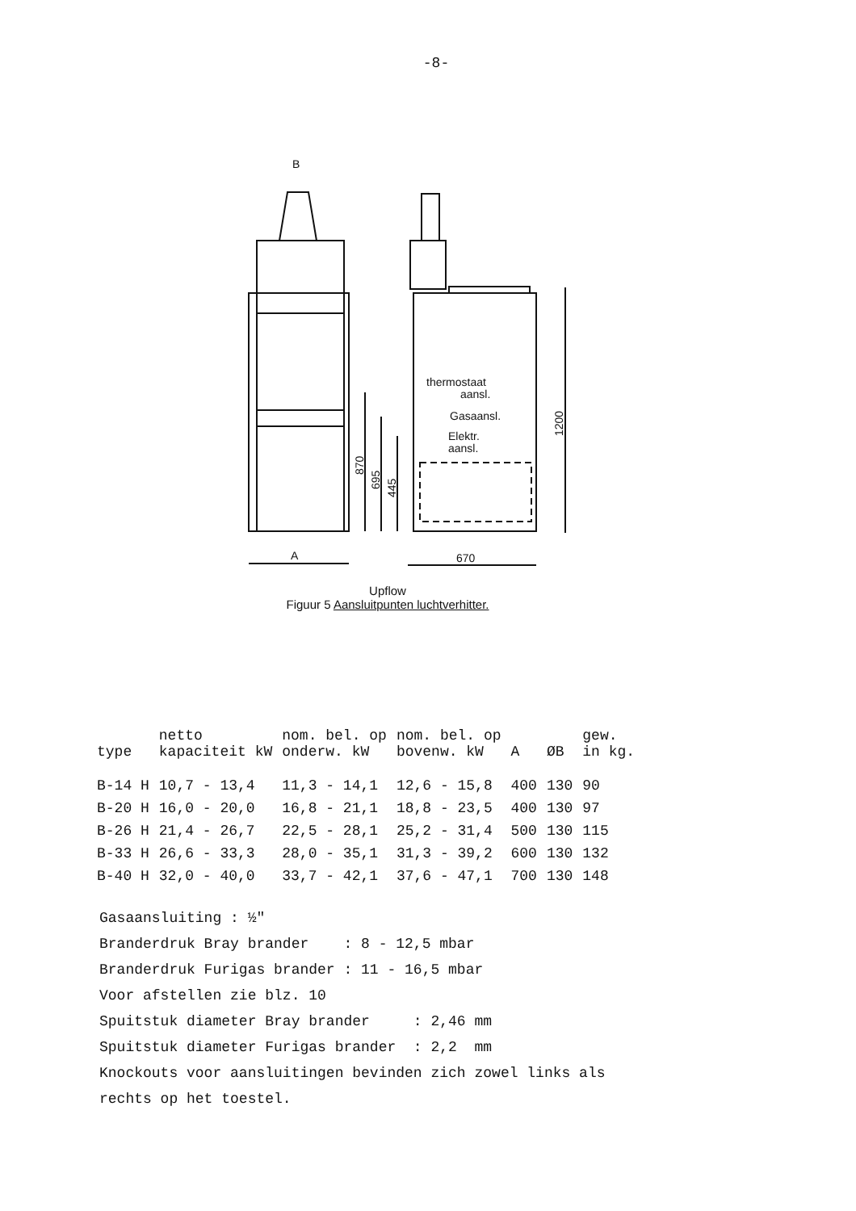-8-
B
A
670
thermostaat
aansl.
Gasaansl.
Elektr.
aansl.
870
695
445
1200
Upflow
Figuur 5 Aansluitpunten luchtverhitter.
| type | netto kapaciteit kW | nom. bel. op onderw. kW | nom. bel. op bovenw. kW | A | ØB | gew. in kg. |
| --- | --- | --- | --- | --- | --- | --- |
| B-14 H | 10,7 - 13,4 | 11,3 - 14,1 | 12,6 - 15,8 | 400 | 130 | 90 |
| B-20 H | 16,0 - 20,0 | 16,8 - 21,1 | 18,8 - 23,5 | 400 | 130 | 97 |
| B-26 H | 21,4 - 26,7 | 22,5 - 28,1 | 25,2 - 31,4 | 500 | 130 | 115 |
| B-33 H | 26,6 - 33,3 | 28,0 - 35,1 | 31,3 - 39,2 | 600 | 130 | 132 |
| B-40 H | 32,0 - 40,0 | 33,7 - 42,1 | 37,6 - 47,1 | 700 | 130 | 148 |
Gasaansluiting : ½"
Branderdruk Bray brander : 8 - 12,5 mbar
Branderdruk Furigas brander : 11 - 16,5 mbar
Voor afstellen zie blz. 10
Spuitstuk diameter Bray brander : 2,46 mm
Spuitstuk diameter Furigas brander : 2,2 mm
Knockouts voor aansluitingen bevinden zich zowel links als
rechts op het toestel.